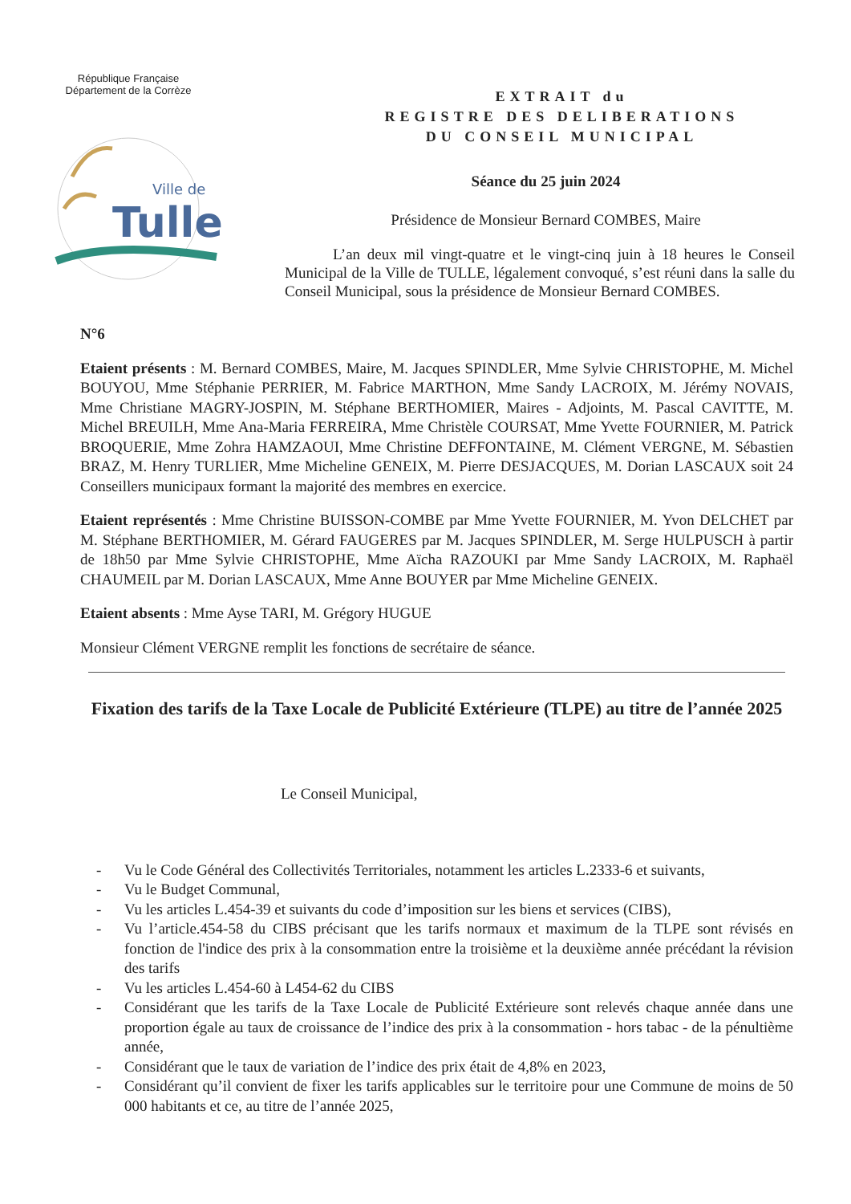République Française
Département de la Corrèze
Ville de
Tulle
EXTRAIT du
REGISTRE DES DELIBERATIONS
DU CONSEIL MUNICIPAL
Séance du 25 juin 2024
Présidence de Monsieur Bernard COMBES, Maire
L’an deux mil vingt-quatre et le vingt-cinq juin à 18 heures le Conseil Municipal de la Ville de TULLE, légalement convoqué, s’est réuni dans la salle du Conseil Municipal, sous la présidence de Monsieur Bernard COMBES.
N°6
Etaient présents : M. Bernard COMBES, Maire, M. Jacques SPINDLER, Mme Sylvie CHRISTOPHE, M. Michel BOUYOU, Mme Stéphanie PERRIER, M. Fabrice MARTHON, Mme Sandy LACROIX, M. Jérémy NOVAIS, Mme Christiane MAGRY-JOSPIN, M. Stéphane BERTHOMIER, Maires - Adjoints, M. Pascal CAVITTE, M. Michel BREUILH, Mme Ana-Maria FERREIRA, Mme Christèle COURSAT, Mme Yvette FOURNIER, M. Patrick BROQUERIE, Mme Zohra HAMZAOUI, Mme Christine DEFFONTAINE, M. Clément VERGNE, M. Sébastien BRAZ, M. Henry TURLIER, Mme Micheline GENEIX, M. Pierre DESJACQUES, M. Dorian LASCAUX soit 24 Conseillers municipaux formant la majorité des membres en exercice.
Etaient représentés : Mme Christine BUISSON-COMBE par Mme Yvette FOURNIER, M. Yvon DELCHET par M. Stéphane BERTHOMIER, M. Gérard FAUGERES par M. Jacques SPINDLER, M. Serge HULPUSCH à partir de 18h50 par Mme Sylvie CHRISTOPHE, Mme Aïcha RAZOUKI par Mme Sandy LACROIX, M. Raphaël CHAUMEIL par M. Dorian LASCAUX, Mme Anne BOUYER par Mme Micheline GENEIX.
Etaient absents : Mme Ayse TARI, M. Grégory HUGUE
Monsieur Clément VERGNE remplit les fonctions de secrétaire de séance.
Fixation des tarifs de la Taxe Locale de Publicité Extérieure (TLPE) au titre de l’année 2025
Le Conseil Municipal,
- Vu le Code Général des Collectivités Territoriales, notamment les articles L.2333-6 et suivants,
- Vu le Budget Communal,
- Vu les articles L.454-39 et suivants du code d’imposition sur les biens et services (CIBS),
- Vu l’article.454-58 du CIBS précisant que les tarifs normaux et maximum de la TLPE sont révisés en fonction de l'indice des prix à la consommation entre la troisième et la deuxième année précédant la révision des tarifs
- Vu les articles L.454-60 à L454-62 du CIBS
- Considérant que les tarifs de la Taxe Locale de Publicité Extérieure sont relevés chaque année dans une proportion égale au taux de croissance de l’indice des prix à la consommation - hors tabac - de la pénultième année,
- Considérant que le taux de variation de l’indice des prix était de 4,8% en 2023,
- Considérant qu’il convient de fixer les tarifs applicables sur le territoire pour une Commune de moins de 50 000 habitants et ce, au titre de l’année 2025,